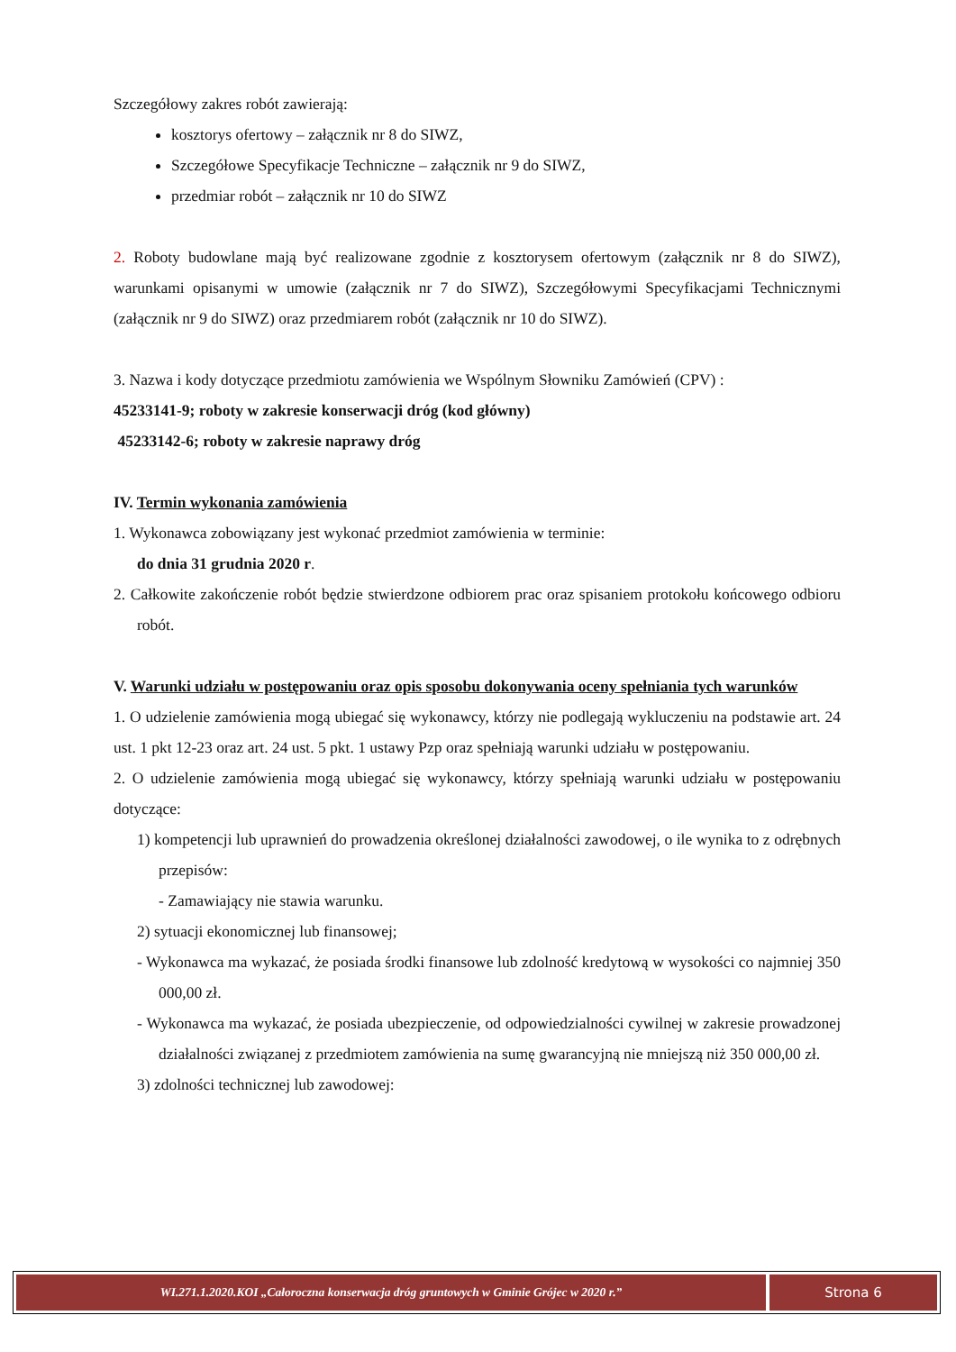Szczegółowy zakres robót zawierają:
kosztorys ofertowy – załącznik nr 8 do SIWZ,
Szczegółowe Specyfikacje Techniczne – załącznik nr 9 do SIWZ,
przedmiar robót – załącznik nr 10 do SIWZ
2. Roboty budowlane mają być realizowane zgodnie z kosztorysem ofertowym (załącznik nr 8 do SIWZ), warunkami opisanymi w umowie (załącznik nr 7 do SIWZ), Szczegółowymi Specyfikacjami Technicznymi (załącznik nr 9 do SIWZ) oraz przedmiarem robót (załącznik nr 10 do SIWZ).
3. Nazwa i kody dotyczące przedmiotu zamówienia we Wspólnym Słowniku Zamówień (CPV) :
45233141-9; roboty w zakresie konserwacji dróg (kod główny)
45233142-6; roboty w zakresie naprawy dróg
IV. Termin wykonania zamówienia
1. Wykonawca zobowiązany jest wykonać przedmiot zamówienia w terminie:
do dnia 31 grudnia 2020 r.
2. Całkowite zakończenie robót będzie stwierdzone odbiorem prac oraz spisaniem protokołu końcowego odbioru robót.
V. Warunki udziału w postępowaniu oraz opis sposobu dokonywania oceny spełniania tych warunków
1. O udzielenie zamówienia mogą ubiegać się wykonawcy, którzy nie podlegają wykluczeniu na podstawie art. 24 ust. 1 pkt 12-23 oraz art. 24 ust. 5 pkt. 1 ustawy Pzp oraz spełniają warunki udziału w postępowaniu.
2. O udzielenie zamówienia mogą ubiegać się wykonawcy, którzy spełniają warunki udziału w postępowaniu dotyczące:
1) kompetencji lub uprawnień do prowadzenia określonej działalności zawodowej, o ile wynika to z odrębnych przepisów:
- Zamawiający nie stawia warunku.
2) sytuacji ekonomicznej lub finansowej;
- Wykonawca ma wykazać, że posiada środki finansowe lub zdolność kredytową w wysokości co najmniej 350 000,00 zł.
- Wykonawca ma wykazać, że posiada ubezpieczenie, od odpowiedzialności cywilnej w zakresie prowadzonej działalności związanej z przedmiotem zamówienia na sumę gwarancyjną nie mniejszą niż 350 000,00 zł.
3) zdolności technicznej lub zawodowej:
WI.271.1.2020.KOI „Całoroczna konserwacja dróg gruntowych w Gminie Grójec w 2020 r.”
Strona 6